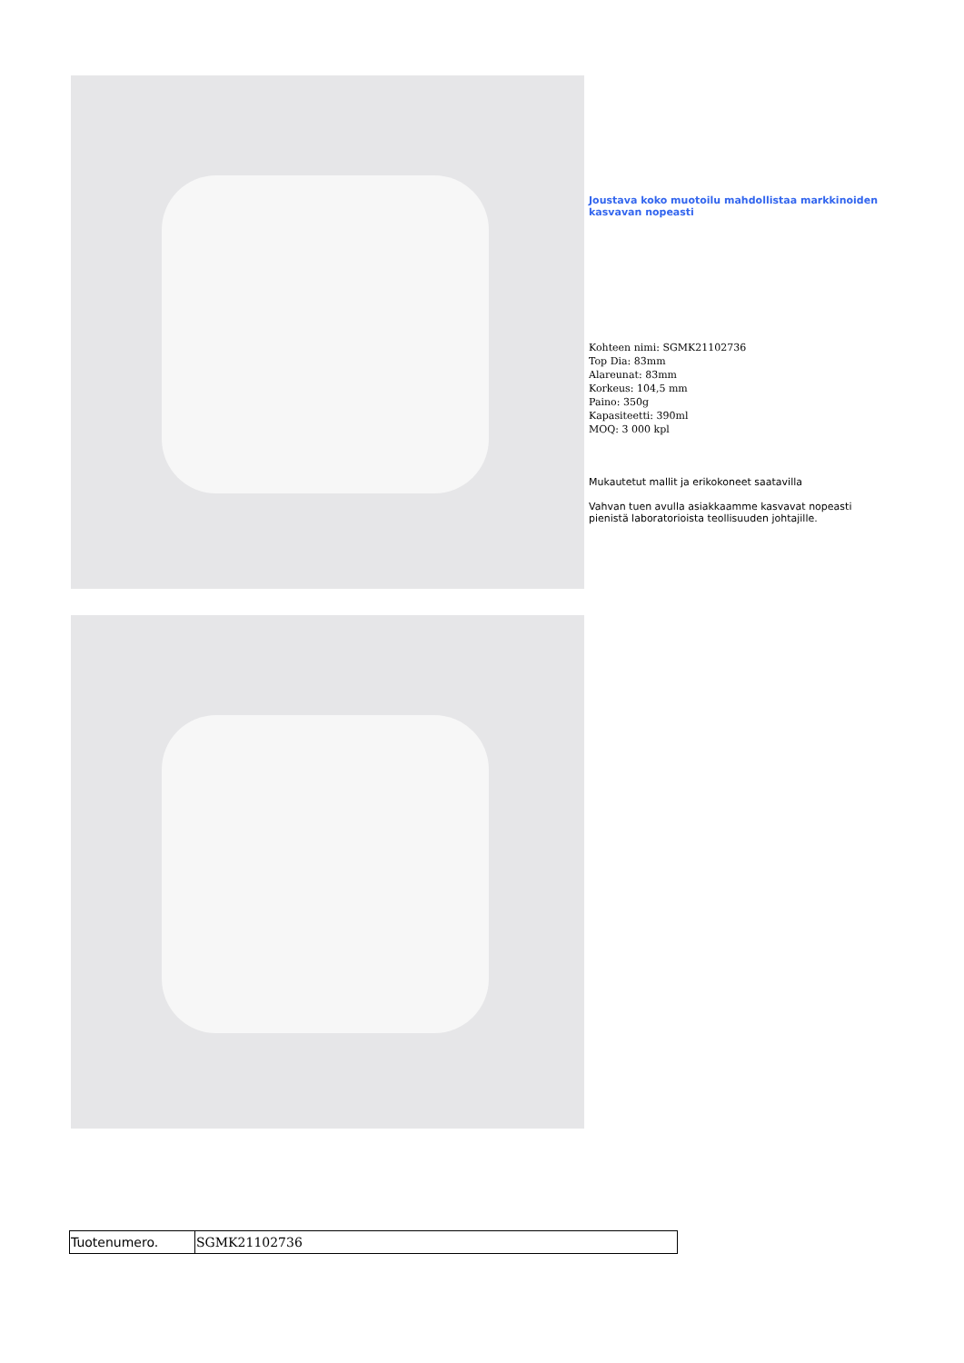Joustava koko muotoilu mahdollistaa markkinoiden kasvavan nopeasti
Kohteen nimi: SGMK21102736
Top Dia: 83mm
Alareunat: 83mm
Korkeus: 104,5 mm
Paino: 350g
Kapasiteetti: 390ml
MOQ: 3 000 kpl
Mukautetut mallit ja erikokoneet saatavilla
Vahvan tuen avulla asiakkaamme kasvavat nopeasti pienistä laboratorioista teollisuuden johtajille.
| Tuotenumero. | SGMK21102736 |